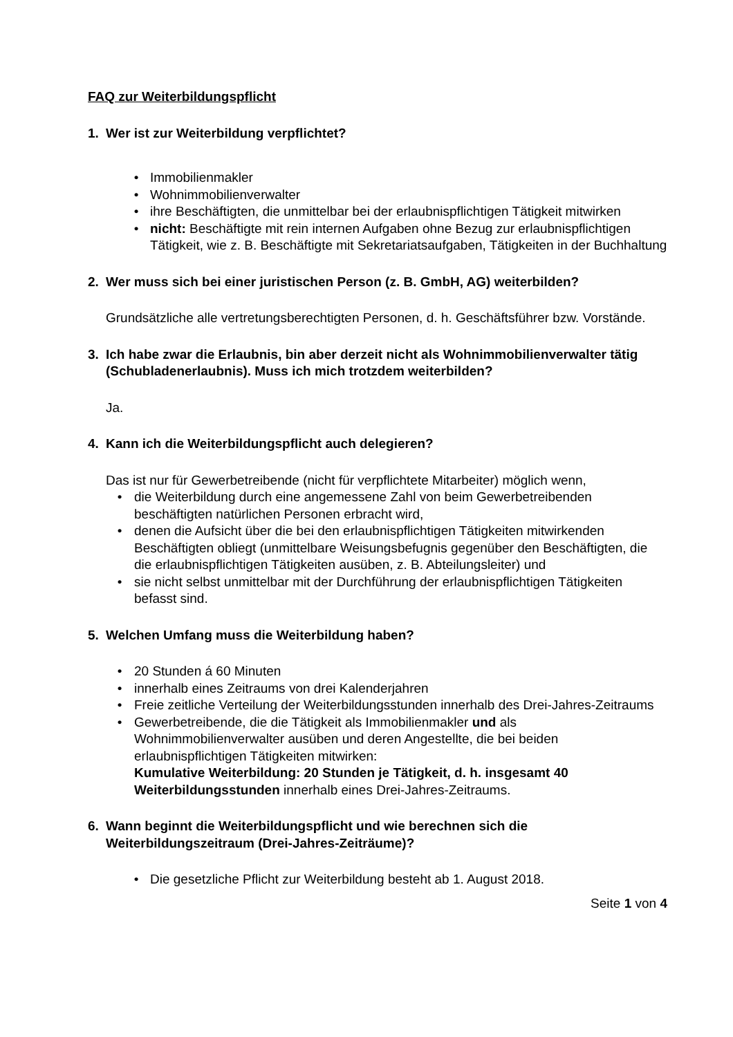FAQ zur Weiterbildungspflicht
1. Wer ist zur Weiterbildung verpflichtet?
• Immobilienmakler
• Wohnimmobilienverwalter
• ihre Beschäftigten, die unmittelbar bei der erlaubnispflichtigen Tätigkeit mitwirken
• nicht: Beschäftigte mit rein internen Aufgaben ohne Bezug zur erlaubnispflichtigen Tätigkeit, wie z. B. Beschäftigte mit Sekretariatsaufgaben, Tätigkeiten in der Buchhaltung
2. Wer muss sich bei einer juristischen Person (z. B. GmbH, AG) weiterbilden?
Grundsätzliche alle vertretungsberechtigten Personen, d. h. Geschäftsführer bzw. Vorstände.
3. Ich habe zwar die Erlaubnis, bin aber derzeit nicht als Wohnimmobilienverwalter tätig (Schubladenerlaubnis). Muss ich mich trotzdem weiterbilden?
Ja.
4. Kann ich die Weiterbildungspflicht auch delegieren?
Das ist nur für Gewerbetreibende (nicht für verpflichtete Mitarbeiter) möglich wenn,
• die Weiterbildung durch eine angemessene Zahl von beim Gewerbetreibenden beschäftigten natürlichen Personen erbracht wird,
• denen die Aufsicht über die bei den erlaubnispflichtigen Tätigkeiten mitwirkenden Beschäftigten obliegt (unmittelbare Weisungsbefugnis gegenüber den Beschäftigten, die die erlaubnispflichtigen Tätigkeiten ausüben, z. B. Abteilungsleiter) und
• sie nicht selbst unmittelbar mit der Durchführung der erlaubnispflichtigen Tätigkeiten befasst sind.
5. Welchen Umfang muss die Weiterbildung haben?
• 20 Stunden á 60 Minuten
• innerhalb eines Zeitraums von drei Kalenderjahren
• Freie zeitliche Verteilung der Weiterbildungsstunden innerhalb des Drei-Jahres-Zeitraums
• Gewerbetreibende, die die Tätigkeit als Immobilienmakler und als Wohnimmobilienverwalter ausüben und deren Angestellte, die bei beiden erlaubnispflichtigen Tätigkeiten mitwirken:
Kumulative Weiterbildung: 20 Stunden je Tätigkeit, d. h. insgesamt 40 Weiterbildungsstunden innerhalb eines Drei-Jahres-Zeitraums.
6. Wann beginnt die Weiterbildungspflicht und wie berechnen sich die Weiterbildungszeitraum (Drei-Jahres-Zeiträume)?
• Die gesetzliche Pflicht zur Weiterbildung besteht ab 1. August 2018.
Seite 1 von 4